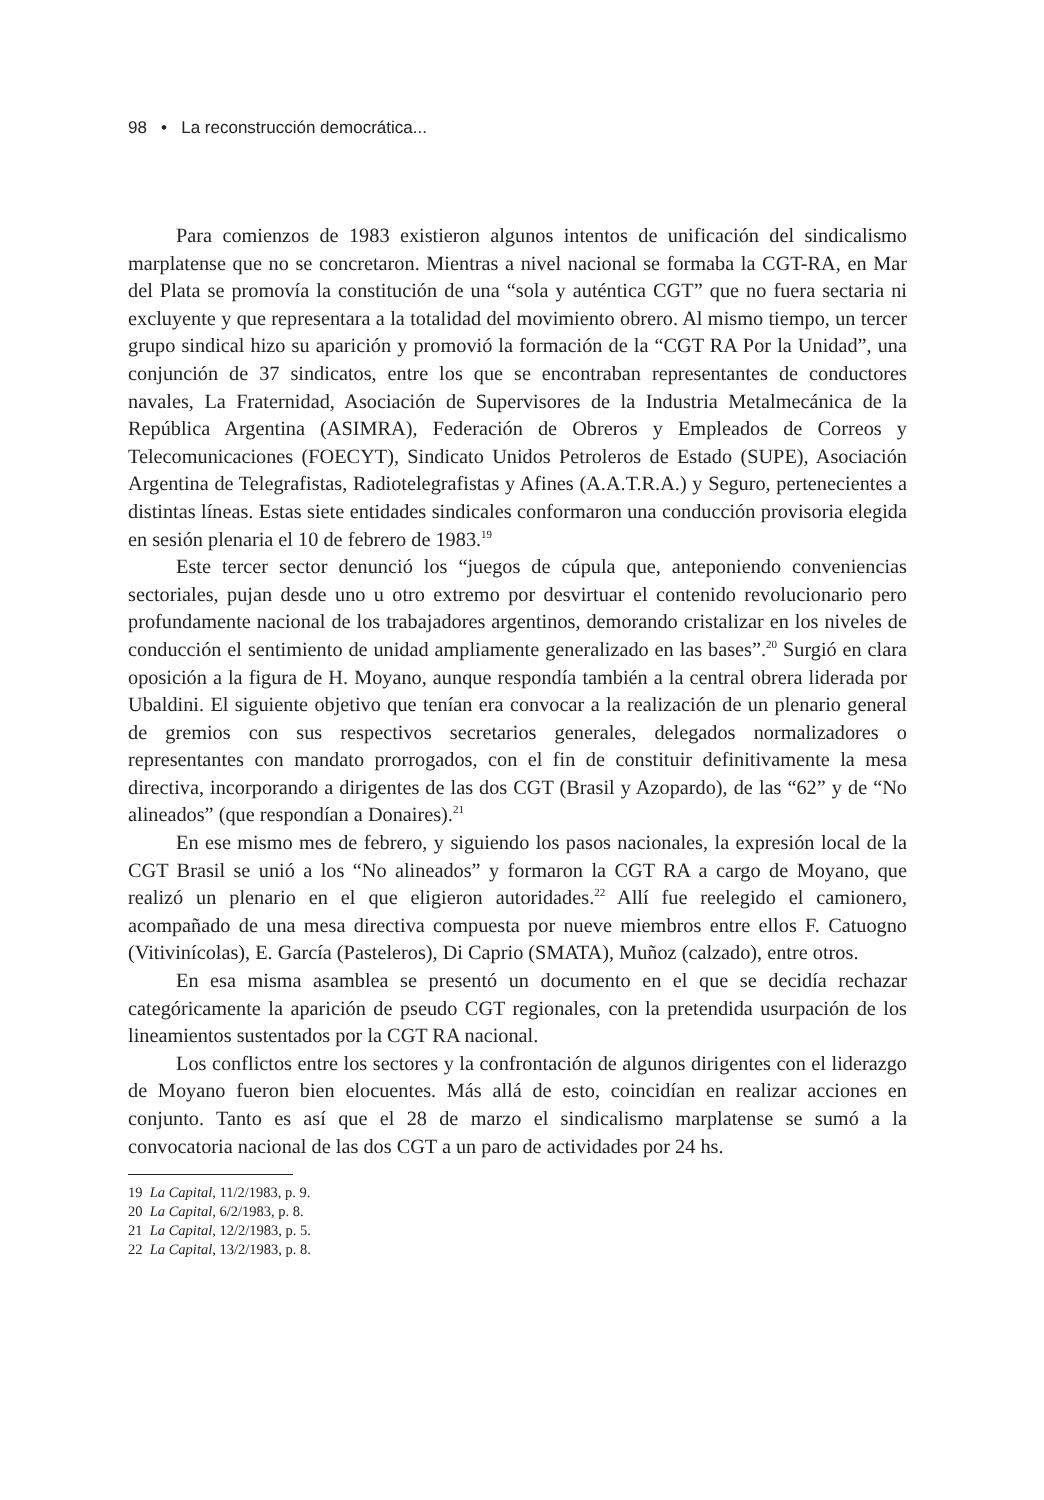98 • La reconstrucción democrática...
Para comienzos de 1983 existieron algunos intentos de unificación del sindicalismo marplatense que no se concretaron. Mientras a nivel nacional se formaba la CGT-RA, en Mar del Plata se promovía la constitución de una “sola y auténtica CGT” que no fuera sectaria ni excluyente y que representara a la totalidad del movimiento obrero. Al mismo tiempo, un tercer grupo sindical hizo su aparición y promovió la formación de la “CGT RA Por la Unidad”, una conjunción de 37 sindicatos, entre los que se encontraban representantes de conductores navales, La Fraternidad, Asociación de Supervisores de la Industria Metalmecánica de la República Argentina (ASIMRA), Federación de Obreros y Empleados de Correos y Telecomunicaciones (FOECYT), Sindicato Unidos Petroleros de Estado (SUPE), Asociación Argentina de Telegrafistas, Radiotelegrafistas y Afines (A.A.T.R.A.) y Seguro, pertenecientes a distintas líneas. Estas siete entidades sindicales conformaron una conducción provisoria elegida en sesión plenaria el 10 de febrero de 1983.<sup>19</sup>
Este tercer sector denunció los “juegos de cúpula que, anteponiendo conveniencias sectoriales, pujan desde uno u otro extremo por desvirtuar el contenido revolucionario pero profundamente nacional de los trabajadores argentinos, demorando cristalizar en los niveles de conducción el sentimiento de unidad ampliamente generalizado en las bases”.<sup>20</sup> Surgió en clara oposición a la figura de H. Moyano, aunque respondía también a la central obrera liderada por Ubaldini. El siguiente objetivo que tenían era convocar a la realización de un plenario general de gremios con sus respectivos secretarios generales, delegados normalizadores o representantes con mandato prorrogados, con el fin de constituir definitivamente la mesa directiva, incorporando a dirigentes de las dos CGT (Brasil y Azopardo), de las “62” y de “No alineados” (que respondían a Donaires).<sup>21</sup>
En ese mismo mes de febrero, y siguiendo los pasos nacionales, la expresión local de la CGT Brasil se unió a los “No alineados” y formaron la CGT RA a cargo de Moyano, que realizó un plenario en el que eligieron autoridades.<sup>22</sup> Allí fue reelegido el camionero, acompañado de una mesa directiva compuesta por nueve miembros entre ellos F. Catuogno (Vitivinícolas), E. García (Pasteleros), Di Caprio (SMATA), Muñoz (calzado), entre otros.
En esa misma asamblea se presentó un documento en el que se decidía rechazar categóricamente la aparición de pseudo CGT regionales, con la pretendida usurpación de los lineamientos sustentados por la CGT RA nacional.
Los conflictos entre los sectores y la confrontación de algunos dirigentes con el liderazgo de Moyano fueron bien elocuentes. Más allá de esto, coincidían en realizar acciones en conjunto. Tanto es así que el 28 de marzo el sindicalismo marplatense se sumó a la convocatoria nacional de las dos CGT a un paro de actividades por 24 hs.
19 La Capital, 11/2/1983, p. 9.
20 La Capital, 6/2/1983, p. 8.
21 La Capital, 12/2/1983, p. 5.
22 La Capital, 13/2/1983, p. 8.